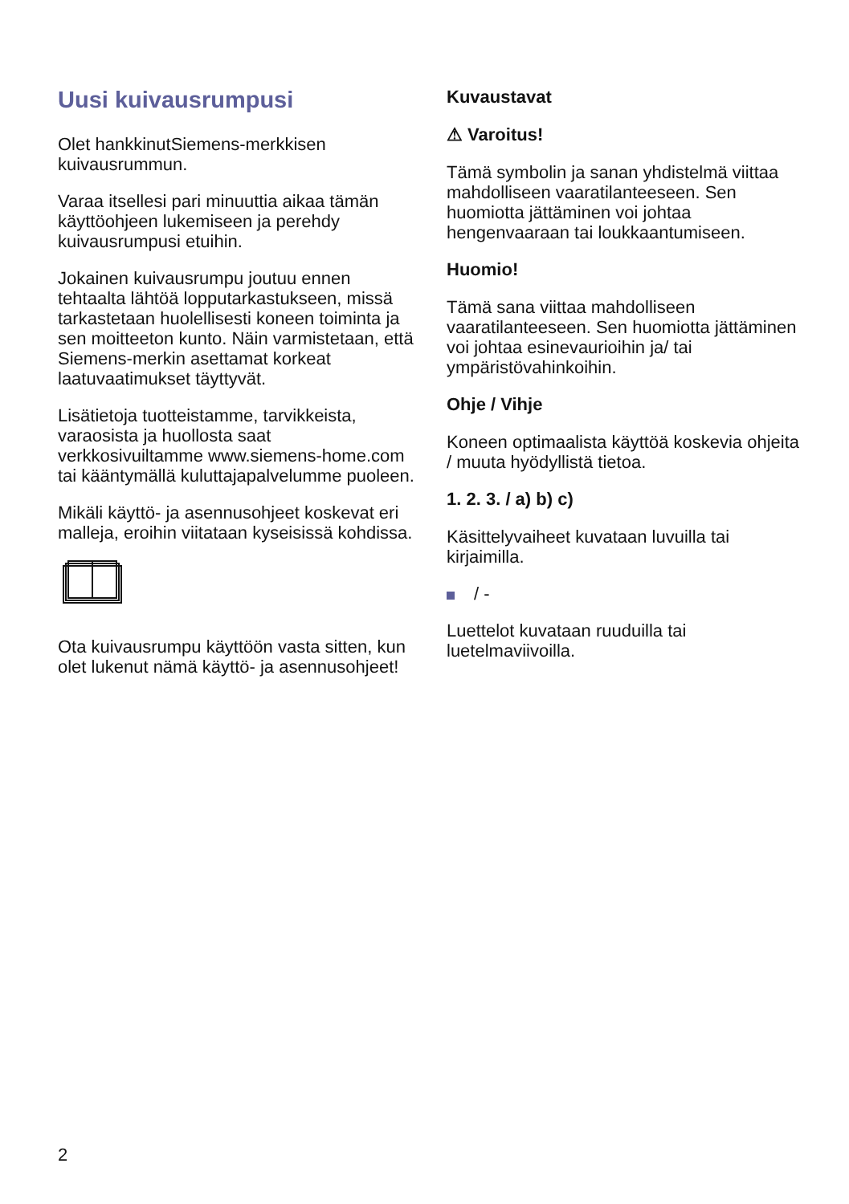Uusi kuivausrumpusi
Olet hankkinutSiemens-merkkisen kuivausrummun.
Varaa itsellesi pari minuuttia aikaa tämän käyttöohjeen lukemiseen ja perehdy kuivausrumpusi etuihin.
Jokainen kuivausrumpu joutuu ennen tehtaalta lähtöä lopputarkastukseen, missä tarkastetaan huolellisesti koneen toiminta ja sen moitteeton kunto. Näin varmistetaan, että Siemens-merkin asettamat korkeat laatuvaatimukset täyttyvät.
Lisätietoja tuotteistamme, tarvikkeista, varaosista ja huollosta saat verkkosivuiltamme www.siemens-home.com tai kääntymällä kuluttajapalvelumme puoleen.
Mikäli käyttö- ja asennusohjeet koskevat eri malleja, eroihin viitataan kyseisissä kohdissa.
Ota kuivausrumpu käyttöön vasta sitten, kun olet lukenut nämä käyttö- ja asennusohjeet!
Kuvaustavat
⚠ Varoitus!
Tämä symbolin ja sanan yhdistelmä viittaa mahdolliseen vaaratilanteeseen. Sen huomiotta jättäminen voi johtaa hengenvaaraan tai loukkaantumiseen.
Huomio!
Tämä sana viittaa mahdolliseen vaaratilanteeseen. Sen huomiotta jättäminen voi johtaa esinevaurioihin ja/ tai ympäristövahinkoihin.
Ohje / Vihje
Koneen optimaalista käyttöä koskevia ohjeita / muuta hyödyllistä tietoa.
1. 2. 3. / a) b) c)
Käsittelyvaiheet kuvataan luvuilla tai kirjaimilla.
/ -
Luettelot kuvataan ruuduilla tai luetelmaviivoilla.
2